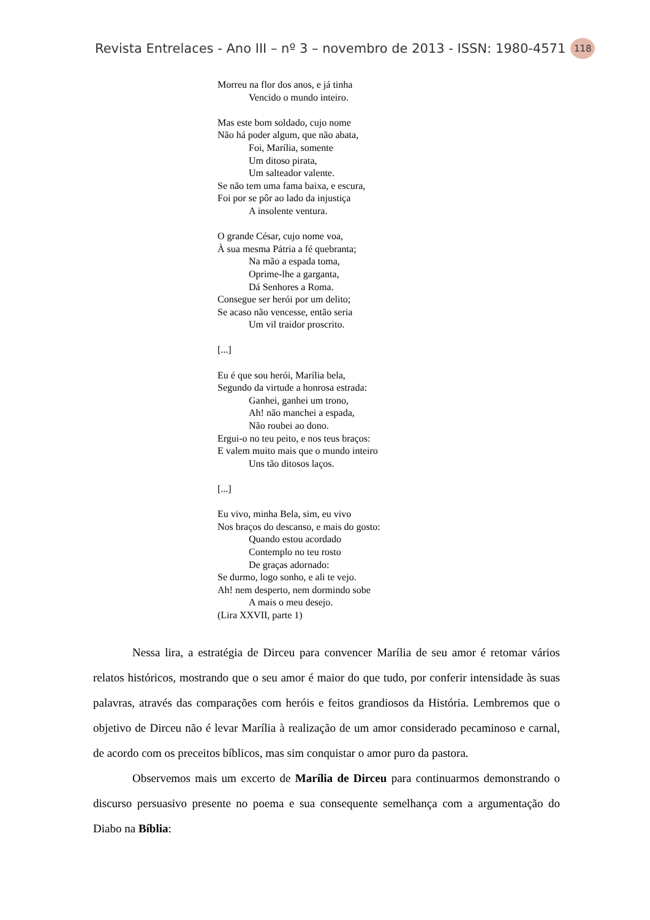Revista Entrelaces - Ano III – nº 3 – novembro de 2013 - ISSN: 1980-4571 118
Morreu na flor dos anos, e já tinha
Vencido o mundo inteiro.
Mas este bom soldado, cujo nome
Não há poder algum, que não abata,
Foi, Marília, somente
Um ditoso pirata,
Um salteador valente.
Se não tem uma fama baixa, e escura,
Foi por se pôr ao lado da injustiça
A insolente ventura.
O grande César, cujo nome voa,
À sua mesma Pátria a fé quebranta;
Na mão a espada toma,
Oprime-lhe a garganta,
Dá Senhores a Roma.
Consegue ser herói por um delito;
Se acaso não vencesse, então seria
Um vil traidor proscrito.
[...]
Eu é que sou herói, Marília bela,
Segundo da virtude a honrosa estrada:
Ganhei, ganhei um trono,
Ah! não manchei a espada,
Não roubei ao dono.
Ergui-o no teu peito, e nos teus braços:
E valem muito mais que o mundo inteiro
Uns tão ditosos laços.
[...]
Eu vivo, minha Bela, sim, eu vivo
Nos braços do descanso, e mais do gosto:
Quando estou acordado
Contemplo no teu rosto
De graças adornado:
Se durmo, logo sonho, e ali te vejo.
Ah! nem desperto, nem dormindo sobe
A mais o meu desejo.
(Lira XXVII, parte 1)
Nessa lira, a estratégia de Dirceu para convencer Marília de seu amor é retomar vários relatos históricos, mostrando que o seu amor é maior do que tudo, por conferir intensidade às suas palavras, através das comparações com heróis e feitos grandiosos da História. Lembremos que o objetivo de Dirceu não é levar Marília à realização de um amor considerado pecaminoso e carnal, de acordo com os preceitos bíblicos, mas sim conquistar o amor puro da pastora.
Observemos mais um excerto de Marília de Dirceu para continuarmos demonstrando o discurso persuasivo presente no poema e sua consequente semelhança com a argumentação do Diabo na Bíblia: